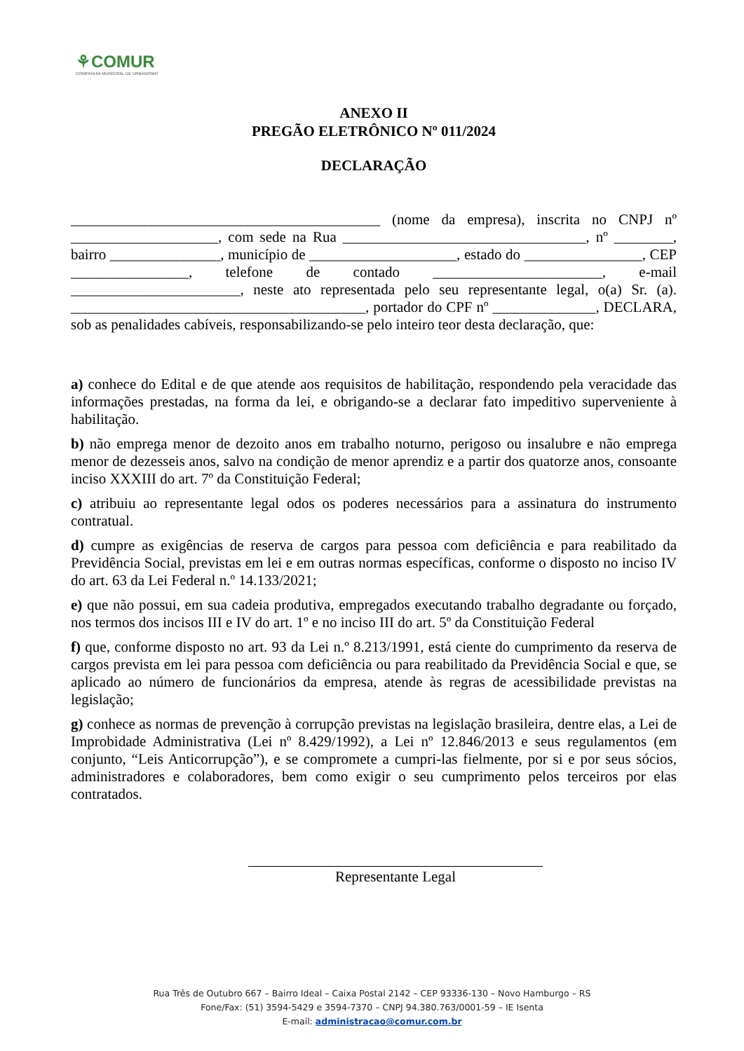⚘COMUR
COMPANHIA MUNICIPAL DE URBANISMO
ANEXO II
PREGÃO ELETRÔNICO Nº 011/2024
DECLARAÇÃO
__________________________________________ (nome da empresa), inscrita no CNPJ nº ____________________, com sede na Rua _________________________________, nº ________, bairro _______________, município de ____________________, estado do ________________, CEP ________________, telefone de contado _______________________, e-mail _______________________, neste ato representada pelo seu representante legal, o(a) Sr. (a). ________________________________________, portador do CPF nº ______________, DECLARA, sob as penalidades cabíveis, responsabilizando-se pelo inteiro teor desta declaração, que:
a) conhece do Edital e de que atende aos requisitos de habilitação, respondendo pela veracidade das informações prestadas, na forma da lei, e obrigando-se a declarar fato impeditivo superveniente à habilitação.
b) não emprega menor de dezoito anos em trabalho noturno, perigoso ou insalubre e não emprega menor de dezesseis anos, salvo na condição de menor aprendiz e a partir dos quatorze anos, consoante inciso XXXIII do art. 7º da Constituição Federal;
c) atribuiu ao representante legal odos os poderes necessários para a assinatura do instrumento contratual.
d) cumpre as exigências de reserva de cargos para pessoa com deficiência e para reabilitado da Previdência Social, previstas em lei e em outras normas específicas, conforme o disposto no inciso IV do art. 63 da Lei Federal n.º 14.133/2021;
e) que não possui, em sua cadeia produtiva, empregados executando trabalho degradante ou forçado, nos termos dos incisos III e IV do art. 1º e no inciso III do art. 5º da Constituição Federal
f) que, conforme disposto no art. 93 da Lei n.º 8.213/1991, está ciente do cumprimento da reserva de cargos prevista em lei para pessoa com deficiência ou para reabilitado da Previdência Social e que, se aplicado ao número de funcionários da empresa, atende às regras de acessibilidade previstas na legislação;
g) conhece as normas de prevenção à corrupção previstas na legislação brasileira, dentre elas, a Lei de Improbidade Administrativa (Lei nº 8.429/1992), a Lei nº 12.846/2013 e seus regulamentos (em conjunto, “Leis Anticorrupção”), e se compromete a cumpri-las fielmente, por si e por seus sócios, administradores e colaboradores, bem como exigir o seu cumprimento pelos terceiros por elas contratados.
Representante Legal
Rua Três de Outubro 667 – Bairro Ideal – Caixa Postal 2142 – CEP 93336-130 – Novo Hamburgo – RS
Fone/Fax: (51) 3594-5429 e 3594-7370 – CNPJ 94.380.763/0001-59 – IE Isenta
E-mail: administracao@comur.com.br